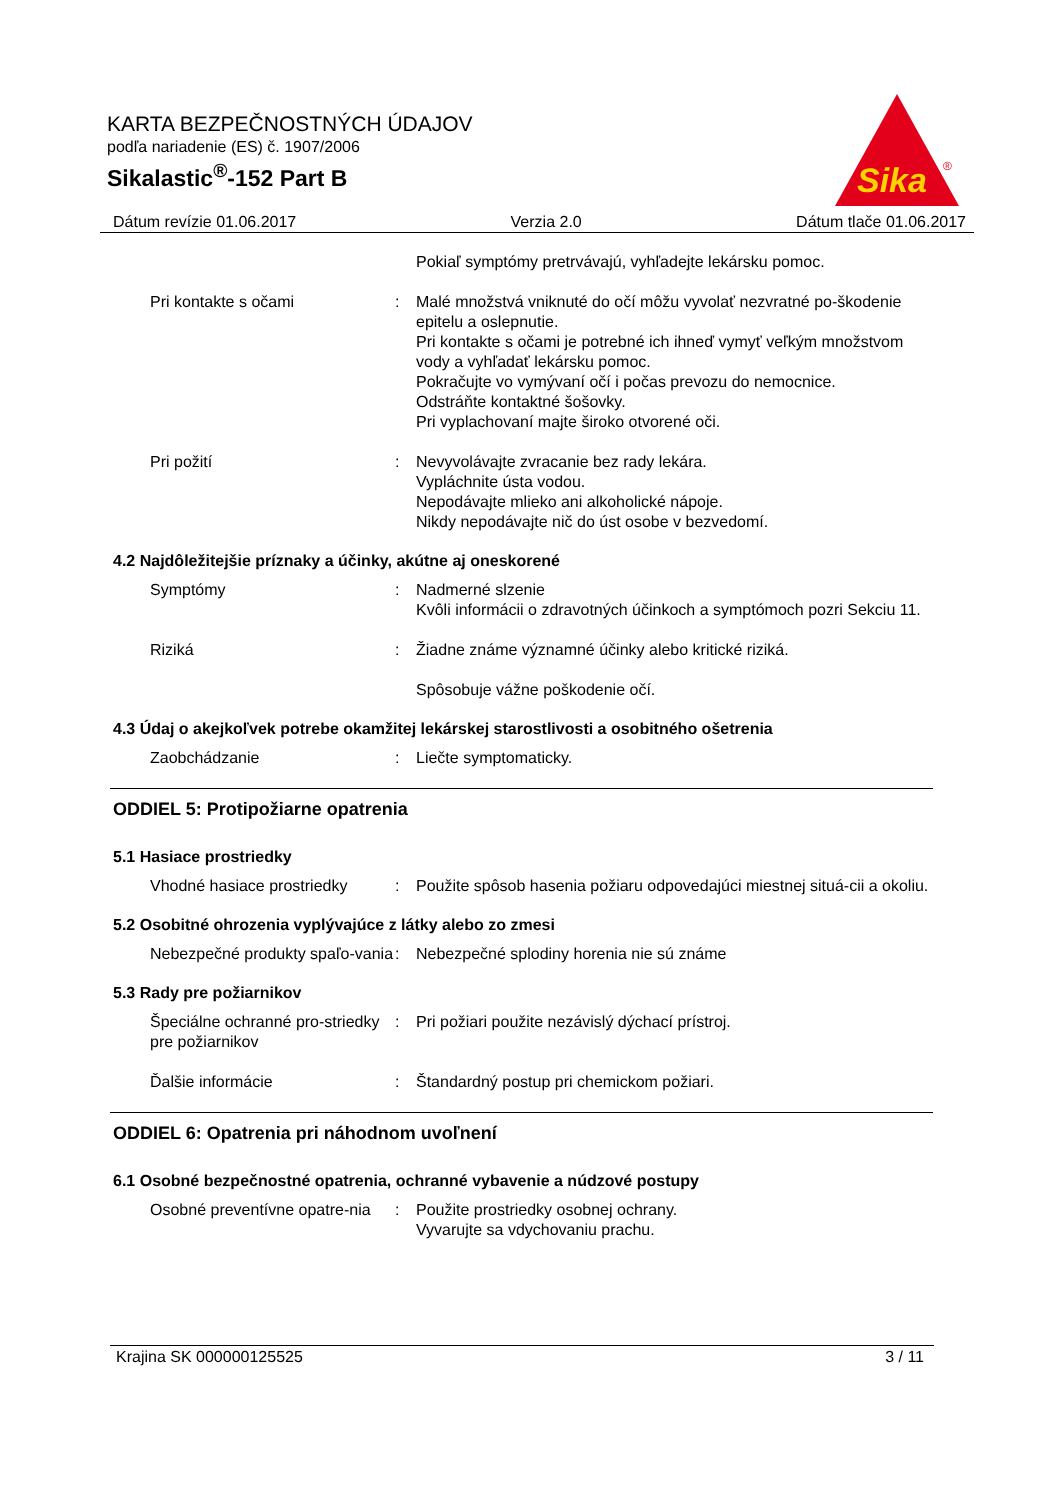KARTA BEZPEČNOSTNÝCH ÚDAJOV
podľa nariadenie (ES) č. 1907/2006
Sikalastic<sup>®</sup>-152 Part B
Sika
®
Dátum revízie 01.06.2017 Verzia 2.0 Dátum tlače 01.06.2017
Pokiaľ symptómy pretrvávajú, vyhľadejte lekársku pomoc.
Pri kontakte s očami : Malé množstvá vniknuté do očí môžu vyvolať nezvratné po-škodenie epitelu a oslepnutie.
Pri kontakte s očami je potrebné ich ihneď vymyť veľkým množstvom vody a vyhľadať lekársku pomoc.
Pokračujte vo vymývaní očí i počas prevozu do nemocnice.
Odstráňte kontaktné šošovky.
Pri vyplachovaní majte široko otvorené oči.
Pri požití : Nevyvolávajte zvracanie bez rady lekára.
Vypláchnite ústa vodou.
Nepodávajte mlieko ani alkoholické nápoje.
Nikdy nepodávajte nič do úst osobe v bezvedomí.
4.2 Najdôležitejšie príznaky a účinky, akútne aj oneskorené
Symptómy : Nadmerné slzenie
Kvôli informácii o zdravotných účinkoch a symptómoch pozri Sekciu 11.
Riziká : Žiadne známe významné účinky alebo kritické riziká.
Spôsobuje vážne poškodenie očí.
4.3 Údaj o akejkoľvek potrebe okamžitej lekárskej starostlivosti a osobitného ošetrenia
Zaobchádzanie : Liečte symptomaticky.
ODDIEL 5: Protipožiarne opatrenia
5.1 Hasiace prostriedky
Vhodné hasiace prostriedky
: Použite spôsob hasenia požiaru odpovedajúci miestnej situá-cii a okoliu.
5.2 Osobitné ohrozenia vyplývajúce z látky alebo zo zmesi
Nebezpečné produkty spaľo-vania
: Nebezpečné splodiny horenia nie sú známe
5.3 Rady pre požiarnikov
Špeciálne ochranné pro-striedky pre požiarnikov
: Pri požiari použite nezávislý dýchací prístroj.
Ďalšie informácie : Štandardný postup pri chemickom požiari.
ODDIEL 6: Opatrenia pri náhodnom uvoľnení
6.1 Osobné bezpečnostné opatrenia, ochranné vybavenie a núdzové postupy
Osobné preventívne opatre-nia
: Použite prostriedky osobnej ochrany.
Vyvarujte sa vdychovaniu prachu.
Krajina SK 000000125525 3 / 11